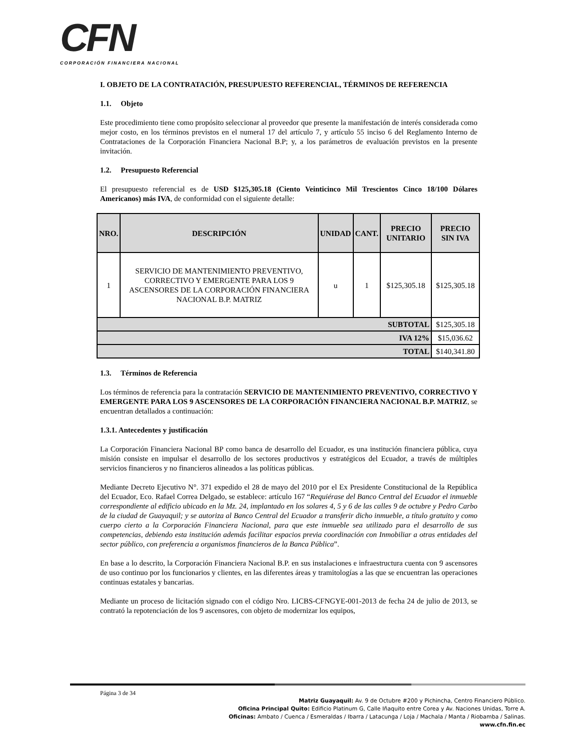CFN
CORPORACIÓN FINANCIERA NACIONAL
I. OBJETO DE LA CONTRATACIÓN, PRESUPUESTO REFERENCIAL, TÉRMINOS DE REFERENCIA
1.1. Objeto
Este procedimiento tiene como propósito seleccionar al proveedor que presente la manifestación de interés considerada como mejor costo, en los términos previstos en el numeral 17 del artículo 7, y artículo 55 inciso 6 del Reglamento Interno de Contrataciones de la Corporación Financiera Nacional B.P; y, a los parámetros de evaluación previstos en la presente invitación.
1.2. Presupuesto Referencial
El presupuesto referencial es de USD $125,305.18 (Ciento Veinticinco Mil Trescientos Cinco 18/100 Dólares Americanos) más IVA, de conformidad con el siguiente detalle:
| NRO. | DESCRIPCIÓN | UNIDAD | CANT. | PRECIO UNITARIO | PRECIO SIN IVA |
| --- | --- | --- | --- | --- | --- |
| 1 | SERVICIO DE MANTENIMIENTO PREVENTIVO, CORRECTIVO Y EMERGENTE PARA LOS 9 ASCENSORES DE LA CORPORACIÓN FINANCIERA NACIONAL B.P. MATRIZ | u | 1 | $125,305.18 | $125,305.18 |
| SUBTOTAL | | | | | $125,305.18 |
| IVA 12% | | | | | $15,036.62 |
| TOTAL | | | | | $140,341.80 |
1.3. Términos de Referencia
Los términos de referencia para la contratación SERVICIO DE MANTENIMIENTO PREVENTIVO, CORRECTIVO Y EMERGENTE PARA LOS 9 ASCENSORES DE LA CORPORACIÓN FINANCIERA NACIONAL B.P. MATRIZ, se encuentran detallados a continuación:
1.3.1. Antecedentes y justificación
La Corporación Financiera Nacional BP como banca de desarrollo del Ecuador, es una institución financiera pública, cuya misión consiste en impulsar el desarrollo de los sectores productivos y estratégicos del Ecuador, a través de múltiples servicios financieros y no financieros alineados a las políticas públicas.
Mediante Decreto Ejecutivo N°. 371 expedido el 28 de mayo del 2010 por el Ex Presidente Constitucional de la República del Ecuador, Eco. Rafael Correa Delgado, se establece: artículo 167 “Requiérase del Banco Central del Ecuador el inmueble correspondiente al edificio ubicado en la Mz. 24, implantado en los solares 4, 5 y 6 de las calles 9 de octubre y Pedro Carbo de la ciudad de Guayaquil; y se autoriza al Banco Central del Ecuador a transferir dicho inmueble, a título gratuito y como cuerpo cierto a la Corporación Financiera Nacional, para que este inmueble sea utilizado para el desarrollo de sus competencias, debiendo esta institución además facilitar espacios previa coordinación con Inmobiliar a otras entidades del sector público, con preferencia a organismos financieros de la Banca Pública”.
En base a lo descrito, la Corporación Financiera Nacional B.P. en sus instalaciones e infraestructura cuenta con 9 ascensores de uso continuo por los funcionarios y clientes, en las diferentes áreas y tramitologías a las que se encuentran las operaciones continuas estatales y bancarias.
Mediante un proceso de licitación signado con el código Nro. LICBS-CFNGYE-001-2013 de fecha 24 de julio de 2013, se contrató la repotenciación de los 9 ascensores, con objeto de modernizar los equipos,
Página 3 de 34
Matriz Guayaquil: Av. 9 de Octubre #200 y Pichincha, Centro Financiero Público.
Oficina Principal Quito: Edificio Platinum G, Calle Iñaquito entre Corea y Av. Naciones Unidas, Torre A.
Oficinas: Ambato / Cuenca / Esmeraldas / Ibarra / Latacunga / Loja / Machala / Manta / Riobamba / Salinas.
www.cfn.fin.ec